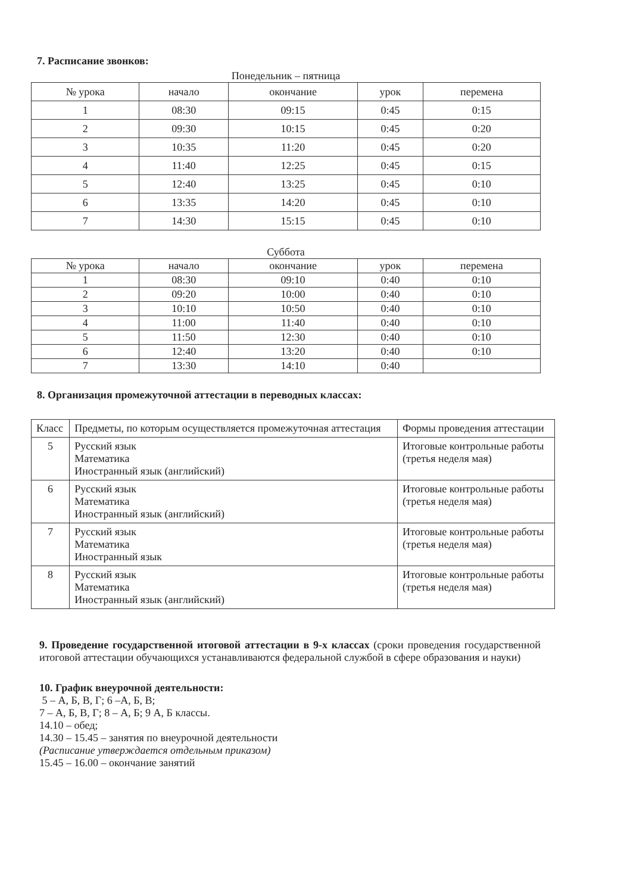7. Расписание звонков:
Понедельник – пятница
| № урока | начало | окончание | урок | перемена |
| --- | --- | --- | --- | --- |
| 1 | 08:30 | 09:15 | 0:45 | 0:15 |
| 2 | 09:30 | 10:15 | 0:45 | 0:20 |
| 3 | 10:35 | 11:20 | 0:45 | 0:20 |
| 4 | 11:40 | 12:25 | 0:45 | 0:15 |
| 5 | 12:40 | 13:25 | 0:45 | 0:10 |
| 6 | 13:35 | 14:20 | 0:45 | 0:10 |
| 7 | 14:30 | 15:15 | 0:45 | 0:10 |
Суббота
| № урока | начало | окончание | урок | перемена |
| --- | --- | --- | --- | --- |
| 1 | 08:30 | 09:10 | 0:40 | 0:10 |
| 2 | 09:20 | 10:00 | 0:40 | 0:10 |
| 3 | 10:10 | 10:50 | 0:40 | 0:10 |
| 4 | 11:00 | 11:40 | 0:40 | 0:10 |
| 5 | 11:50 | 12:30 | 0:40 | 0:10 |
| 6 | 12:40 | 13:20 | 0:40 | 0:10 |
| 7 | 13:30 | 14:10 | 0:40 | |
8. Организация промежуточной аттестации в переводных классах:
| Класс | Предметы, по которым осуществляется промежуточная аттестация | Формы проведения аттестации |
| --- | --- | --- |
| 5 | Русский язык Математика Иностранный язык (английский) | Итоговые контрольные работы (третья неделя мая) |
| 6 | Русский язык Математика Иностранный язык (английский) | Итоговые контрольные работы (третья неделя мая) |
| 7 | Русский язык Математика Иностранный язык | Итоговые контрольные работы (третья неделя мая) |
| 8 | Русский язык Математика Иностранный язык (английский) | Итоговые контрольные работы (третья неделя мая) |
9. Проведение государственной итоговой аттестации в 9-х классах (сроки проведения государственной итоговой аттестации обучающихся устанавливаются федеральной службой в сфере образования и науки)
10. График внеурочной деятельности:
5 – А, Б, В, Г; 6 –А, Б, В;
7 – А, Б, В, Г; 8 – А, Б; 9 А, Б классы.
14.10 – обед;
14.30 – 15.45 – занятия по внеурочной деятельности
(Расписание утверждается отдельным приказом)
15.45 – 16.00 – окончание занятий